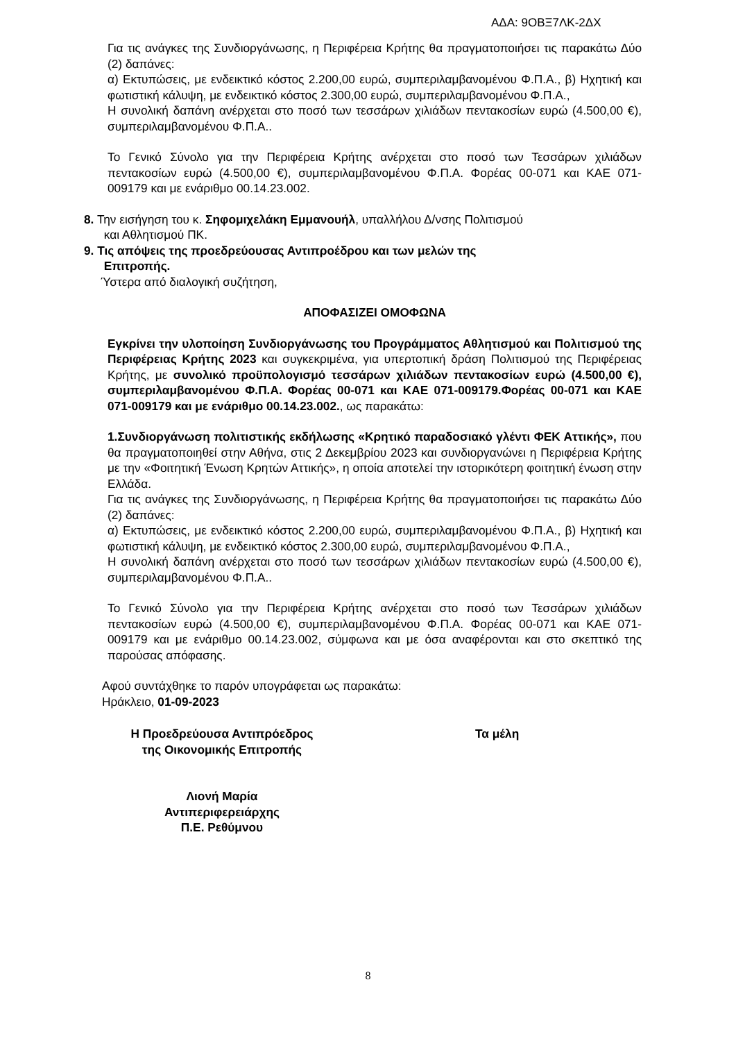ΑΔΑ: 9ΟΒΞ7ΛΚ-2ΔΧ
Για τις ανάγκες της Συνδιοργάνωσης, η Περιφέρεια Κρήτης θα πραγματοποιήσει τις παρακάτω Δύο (2) δαπάνες:
α) Εκτυπώσεις, με ενδεικτικό κόστος 2.200,00 ευρώ, συμπεριλαμβανομένου Φ.Π.Α., β) Ηχητική και φωτιστική κάλυψη, με ενδεικτικό κόστος 2.300,00 ευρώ, συμπεριλαμβανομένου Φ.Π.Α.,
Η συνολική δαπάνη ανέρχεται στο ποσό των τεσσάρων χιλιάδων πεντακοσίων ευρώ (4.500,00 €), συμπεριλαμβανομένου Φ.Π.Α..
Το Γενικό Σύνολο για την Περιφέρεια Κρήτης ανέρχεται στο ποσό των Τεσσάρων χιλιάδων πεντακοσίων ευρώ (4.500,00 €), συμπεριλαμβανομένου Φ.Π.Α. Φορέας 00-071 και ΚΑΕ 071-009179 και με ενάριθμο 00.14.23.002.
8. Την εισήγηση του κ. Σηφομιχελάκη Εμμανουήλ, υπαλλήλου Δ/νσης Πολιτισμού
και Αθλητισμού ΠΚ.
9. Τις απόψεις της προεδρεύουσας Αντιπροέδρου και των μελών της
Επιτροπής.
Ύστερα από διαλογική συζήτηση,
ΑΠΟΦΑΣΙΖΕΙ ΟΜΟΦΩΝΑ
Εγκρίνει την υλοποίηση Συνδιοργάνωσης του Προγράμματος Αθλητισμού και Πολιτισμού της Περιφέρειας Κρήτης 2023 και συγκεκριμένα, για υπερτοπική δράση Πολιτισμού της Περιφέρειας Κρήτης, με συνολικό προϋπολογισμό τεσσάρων χιλιάδων πεντακοσίων ευρώ (4.500,00 €), συμπεριλαμβανομένου Φ.Π.Α. Φορέας 00-071 και ΚΑΕ 071-009179.Φορέας 00-071 και ΚΑΕ 071-009179 και με ενάριθμο 00.14.23.002., ως παρακάτω:
1.Συνδιοργάνωση πολιτιστικής εκδήλωσης «Κρητικό παραδοσιακό γλέντι ΦΕΚ Αττικής», που θα πραγματοποιηθεί στην Αθήνα, στις 2 Δεκεμβρίου 2023 και συνδιοργανώνει η Περιφέρεια Κρήτης με την «Φοιτητική Ένωση Κρητών Αττικής», η οποία αποτελεί την ιστορικότερη φοιτητική ένωση στην Ελλάδα.
Για τις ανάγκες της Συνδιοργάνωσης, η Περιφέρεια Κρήτης θα πραγματοποιήσει τις παρακάτω Δύο (2) δαπάνες:
α) Εκτυπώσεις, με ενδεικτικό κόστος 2.200,00 ευρώ, συμπεριλαμβανομένου Φ.Π.Α., β) Ηχητική και φωτιστική κάλυψη, με ενδεικτικό κόστος 2.300,00 ευρώ, συμπεριλαμβανομένου Φ.Π.Α.,
Η συνολική δαπάνη ανέρχεται στο ποσό των τεσσάρων χιλιάδων πεντακοσίων ευρώ (4.500,00 €), συμπεριλαμβανομένου Φ.Π.Α..
Το Γενικό Σύνολο για την Περιφέρεια Κρήτης ανέρχεται στο ποσό των Τεσσάρων χιλιάδων πεντακοσίων ευρώ (4.500,00 €), συμπεριλαμβανομένου Φ.Π.Α. Φορέας 00-071 και ΚΑΕ 071-009179 και με ενάριθμο 00.14.23.002, σύμφωνα και με όσα αναφέρονται και στο σκεπτικό της παρούσας απόφασης.
Αφού συντάχθηκε το παρόν υπογράφεται ως παρακάτω:
Ηράκλειο, 01-09-2023
Η Προεδρεύουσα Αντιπρόεδρος
της Οικονομικής Επιτροπής
Λιονή Μαρία
Αντιπεριφερειάρχης
Π.Ε. Ρεθύμνου
Τα μέλη
8